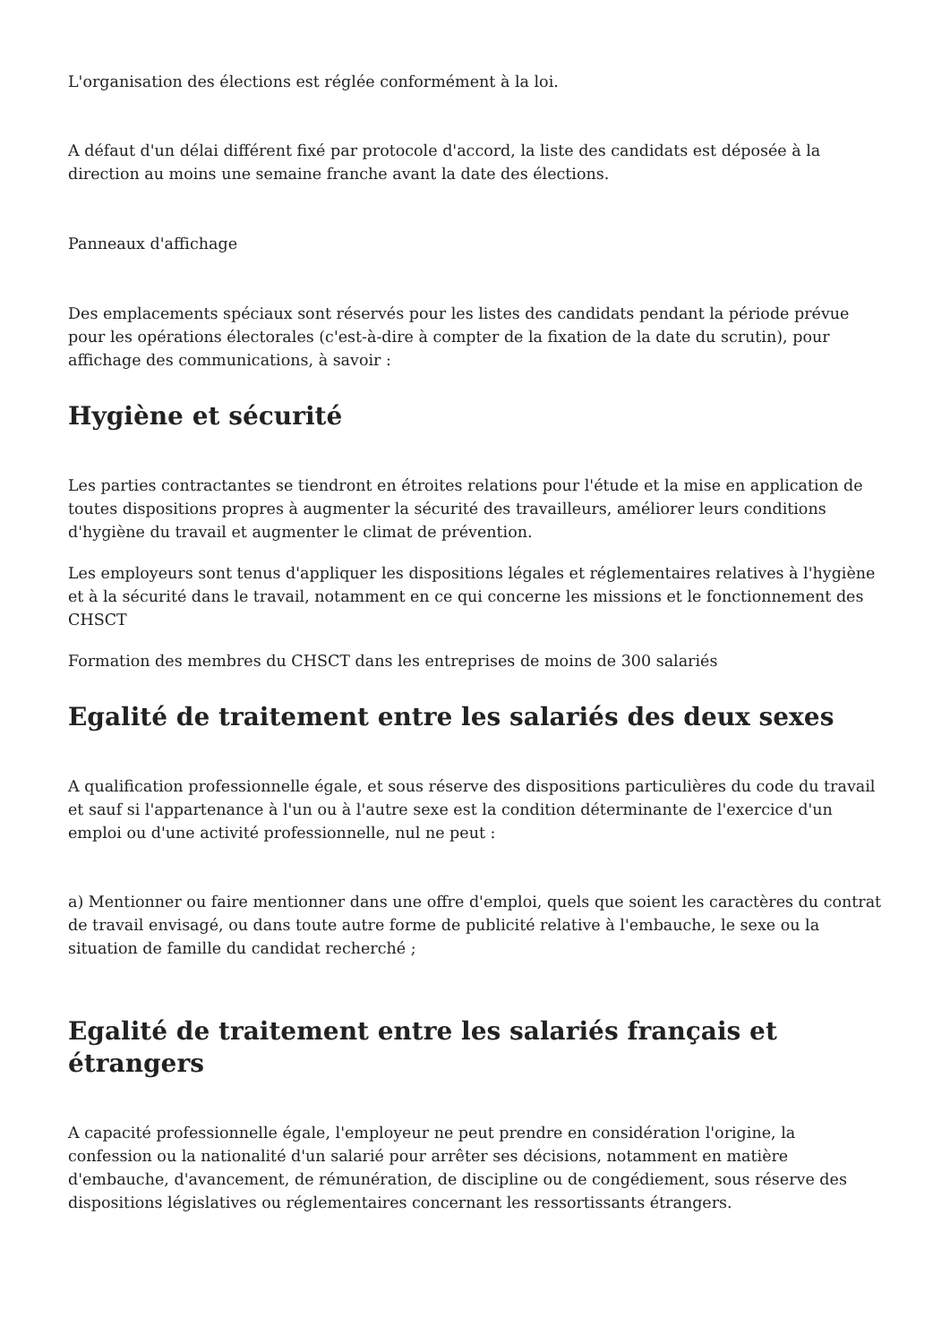L'organisation des élections est réglée conformément à la loi.
A défaut d'un délai différent fixé par protocole d'accord, la liste des candidats est déposée à la direction au moins une semaine franche avant la date des élections.
Panneaux d'affichage
Des emplacements spéciaux sont réservés pour les listes des candidats pendant la période prévue pour les opérations électorales (c'est-à-dire à compter de la fixation de la date du scrutin), pour affichage des communications, à savoir :
Hygiène et sécurité
Les parties contractantes se tiendront en étroites relations pour l'étude et la mise en application de toutes dispositions propres à augmenter la sécurité des travailleurs, améliorer leurs conditions d'hygiène du travail et augmenter le climat de prévention.
Les employeurs sont tenus d'appliquer les dispositions légales et réglementaires relatives à l'hygiène et à la sécurité dans le travail, notamment en ce qui concerne les missions et le fonctionnement des CHSCT
Formation des membres du CHSCT dans les entreprises de moins de 300 salariés
Egalité de traitement entre les salariés des deux sexes
A qualification professionnelle égale, et sous réserve des dispositions particulières du code du travail et sauf si l'appartenance à l'un ou à l'autre sexe est la condition déterminante de l'exercice d'un emploi ou d'une activité professionnelle, nul ne peut :
a) Mentionner ou faire mentionner dans une offre d'emploi, quels que soient les caractères du contrat de travail envisagé, ou dans toute autre forme de publicité relative à l'embauche, le sexe ou la situation de famille du candidat recherché ;
Egalité de traitement entre les salariés français et étrangers
A capacité professionnelle égale, l'employeur ne peut prendre en considération l'origine, la confession ou la nationalité d'un salarié pour arrêter ses décisions, notamment en matière d'embauche, d'avancement, de rémunération, de discipline ou de congédiement, sous réserve des dispositions législatives ou réglementaires concernant les ressortissants étrangers.